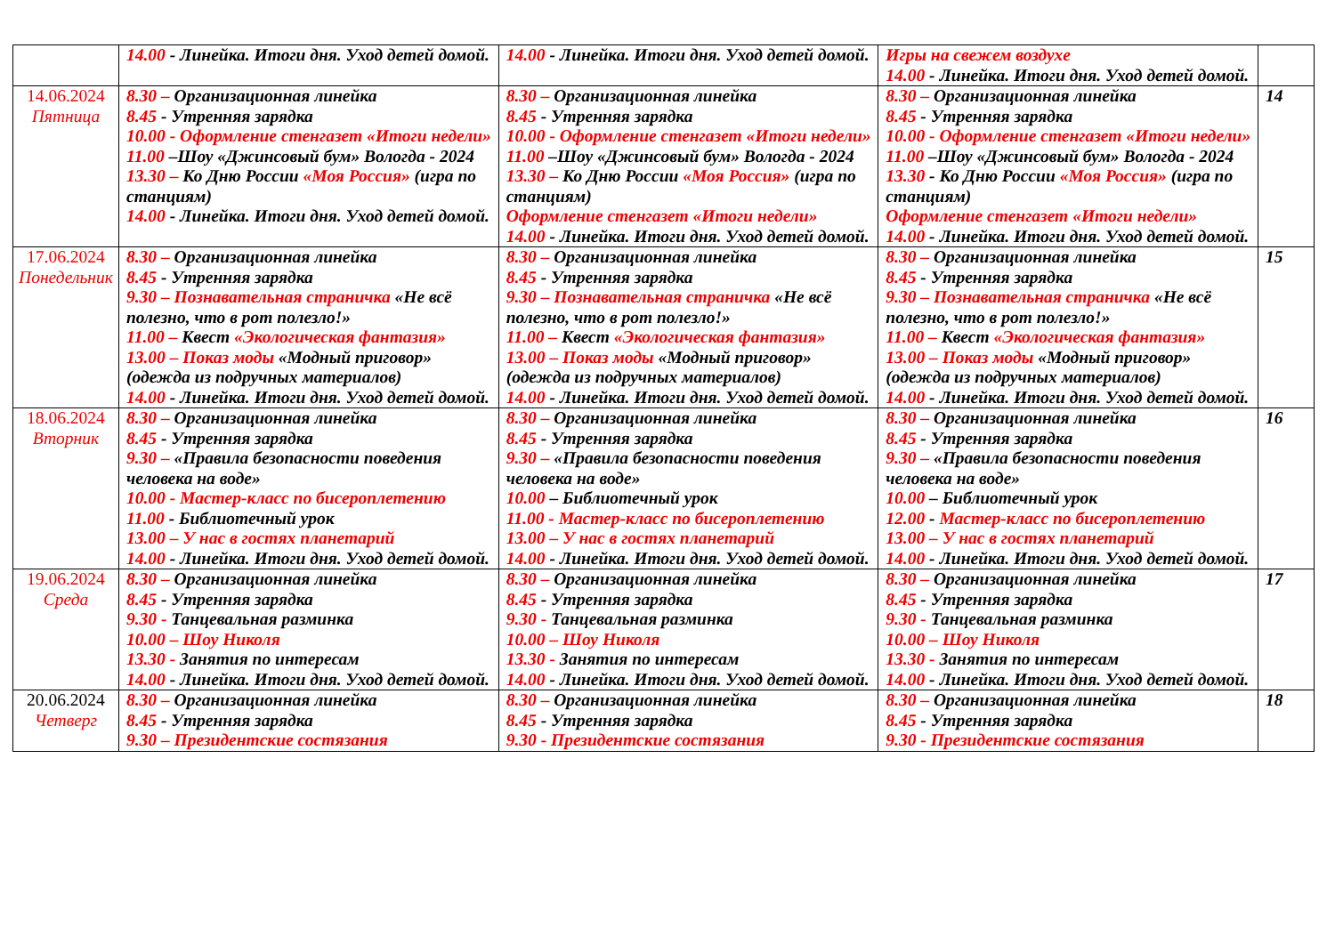| | 14.00 - Линейка. Итоги дня. Уход детей домой. | 14.00 - Линейка. Итоги дня. Уход детей домой. | Игры на свежем воздухе 14.00 - Линейка. Итоги дня. Уход детей домой. | |
| 14.06.2024 Пятница | 8.30 – Организационная линейка 8.45 - Утренняя зарядка 10.00 - Оформление стенгазет «Итоги недели» 11.00 –Шоу «Джинсовый бум» Вологда - 2024 13.30 – Ко Дню России «Моя Россия» (игра по станциям) 14.00 - Линейка. Итоги дня. Уход детей домой. | 8.30 – Организационная линейка 8.45 - Утренняя зарядка 10.00 - Оформление стенгазет «Итоги недели» 11.00 –Шоу «Джинсовый бум» Вологда - 2024 13.30 – Ко Дню России «Моя Россия» (игра по станциям) Оформление стенгазет «Итоги недели» 14.00 - Линейка. Итоги дня. Уход детей домой. | 8.30 – Организационная линейка 8.45 - Утренняя зарядка 10.00 - Оформление стенгазет «Итоги недели» 11.00 –Шоу «Джинсовый бум» Вологда - 2024 13.30 - Ко Дню России «Моя Россия» (игра по станциям) Оформление стенгазет «Итоги недели» 14.00 - Линейка. Итоги дня. Уход детей домой. | 14 |
| 17.06.2024 Понедельник | 8.30 – Организационная линейка 8.45 - Утренняя зарядка 9.30 – Познавательная страничка «Не всё полезно, что в рот полезло!» 11.00 – Квест «Экологическая фантазия» 13.00 – Показ моды «Модный приговор» (одежда из подручных материалов) 14.00 - Линейка. Итоги дня. Уход детей домой. | 8.30 – Организационная линейка 8.45 - Утренняя зарядка 9.30 – Познавательная страничка «Не всё полезно, что в рот полезло!» 11.00 – Квест «Экологическая фантазия» 13.00 – Показ моды «Модный приговор» (одежда из подручных материалов) 14.00 - Линейка. Итоги дня. Уход детей домой. | 8.30 – Организационная линейка 8.45 - Утренняя зарядка 9.30 – Познавательная страничка «Не всё полезно, что в рот полезло!» 11.00 – Квест «Экологическая фантазия» 13.00 – Показ моды «Модный приговор» (одежда из подручных материалов) 14.00 - Линейка. Итоги дня. Уход детей домой. | 15 |
| 18.06.2024 Вторник | 8.30 – Организационная линейка 8.45 - Утренняя зарядка 9.30 – «Правила безопасности поведения человека на воде» 10.00 - Мастер-класс по бисероплетению 11.00 - Библиотечный урок 13.00 – У нас в гостях планетарий 14.00 - Линейка. Итоги дня. Уход детей домой. | 8.30 – Организационная линейка 8.45 - Утренняя зарядка 9.30 – «Правила безопасности поведения человека на воде» 10.00 – Библиотечный урок 11.00 - Мастер-класс по бисероплетению 13.00 – У нас в гостях планетарий 14.00 - Линейка. Итоги дня. Уход детей домой. | 8.30 – Организационная линейка 8.45 - Утренняя зарядка 9.30 – «Правила безопасности поведения человека на воде» 10.00 – Библиотечный урок 12.00 - Мастер-класс по бисероплетению 13.00 – У нас в гостях планетарий 14.00 - Линейка. Итоги дня. Уход детей домой. | 16 |
| 19.06.2024 Среда | 8.30 – Организационная линейка 8.45 - Утренняя зарядка 9.30 - Танцевальная разминка 10.00 – Шоу Николя 13.30 - Занятия по интересам 14.00 - Линейка. Итоги дня. Уход детей домой. | 8.30 – Организационная линейка 8.45 - Утренняя зарядка 9.30 - Танцевальная разминка 10.00 – Шоу Николя 13.30 - Занятия по интересам 14.00 - Линейка. Итоги дня. Уход детей домой. | 8.30 – Организационная линейка 8.45 - Утренняя зарядка 9.30 - Танцевальная разминка 10.00 – Шоу Николя 13.30 - Занятия по интересам 14.00 - Линейка. Итоги дня. Уход детей домой. | 17 |
| 20.06.2024 Четверг | 8.30 – Организационная линейка 8.45 - Утренняя зарядка 9.30 – Президентские состязания | 8.30 – Организационная линейка 8.45 - Утренняя зарядка 9.30 - Президентские состязания | 8.30 – Организационная линейка 8.45 - Утренняя зарядка 9.30 - Президентские состязания | 18 |